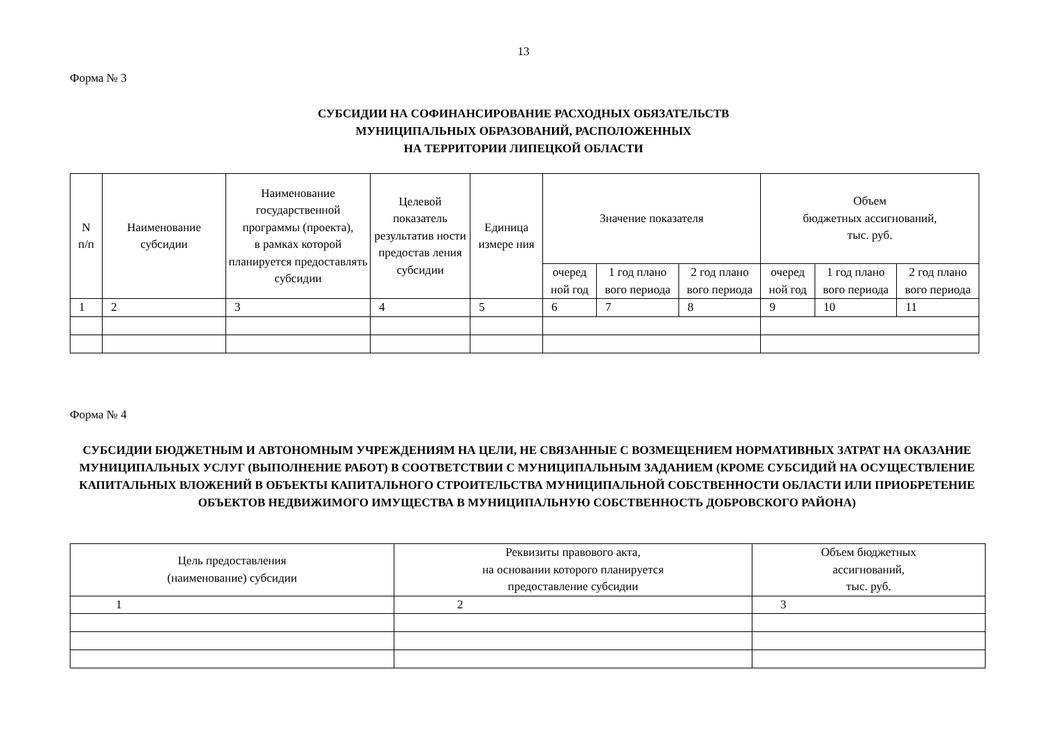13
Форма № 3
СУБСИДИИ НА СОФИНАНСИРОВАНИЕ РАСХОДНЫХ ОБЯЗАТЕЛЬСТВ
МУНИЦИПАЛЬНЫХ ОБРАЗОВАНИЙ, РАСПОЛОЖЕННЫХ
НА ТЕРРИТОРИИ ЛИПЕЦКОЙ ОБЛАСТИ
| N п/п | Наименование субсидии | Наименование государственной программы (проекта), в рамках которой планируется предоставлять субсидии | Целевой показатель результатив ности предостав ления субсидии | Единица измере ния | Значение показателя | | | Объем бюджетных ассигнований, тыс. руб. | | |
| --- | --- | --- | --- | --- | --- | --- | --- | --- | --- | --- |
| | | | | | очеред ной год | 1 год плано вого периода | 2 год плано вого периода | очеред ной год | 1 год плано вого периода | 2 год плано вого периода |
| 1 | 2 | 3 | 4 | 5 | 6 | 7 | 8 | 9 | 10 | 11 |
Форма № 4
СУБСИДИИ БЮДЖЕТНЫМ И АВТОНОМНЫМ УЧРЕЖДЕНИЯМ НА ЦЕЛИ, НЕ СВЯЗАННЫЕ С ВОЗМЕЩЕНИЕМ НОРМАТИВНЫХ ЗАТРАТ НА ОКАЗАНИЕ МУНИЦИПАЛЬНЫХ УСЛУГ (ВЫПОЛНЕНИЕ РАБОТ) В СООТВЕТСТВИИ С МУНИЦИПАЛЬНЫМ ЗАДАНИЕМ (КРОМЕ СУБСИДИЙ НА ОСУЩЕСТВЛЕНИЕ КАПИТАЛЬНЫХ ВЛОЖЕНИЙ В ОБЪЕКТЫ КАПИТАЛЬНОГО СТРОИТЕЛЬСТВА МУНИЦИПАЛЬНОЙ СОБСТВЕННОСТИ ОБЛАСТИ ИЛИ ПРИОБРЕТЕНИЕ ОБЪЕКТОВ НЕДВИЖИМОГО ИМУЩЕСТВА В МУНИЦИПАЛЬНУЮ СОБСТВЕННОСТЬ ДОБРОВСКОГО РАЙОНА)
| Цель предоставления (наименование) субсидии | Реквизиты правового акта, на основании которого планируется предоставление субсидии | Объем бюджетных ассигнований, тыс. руб. |
| --- | --- | --- |
| 1 | 2 | 3 |